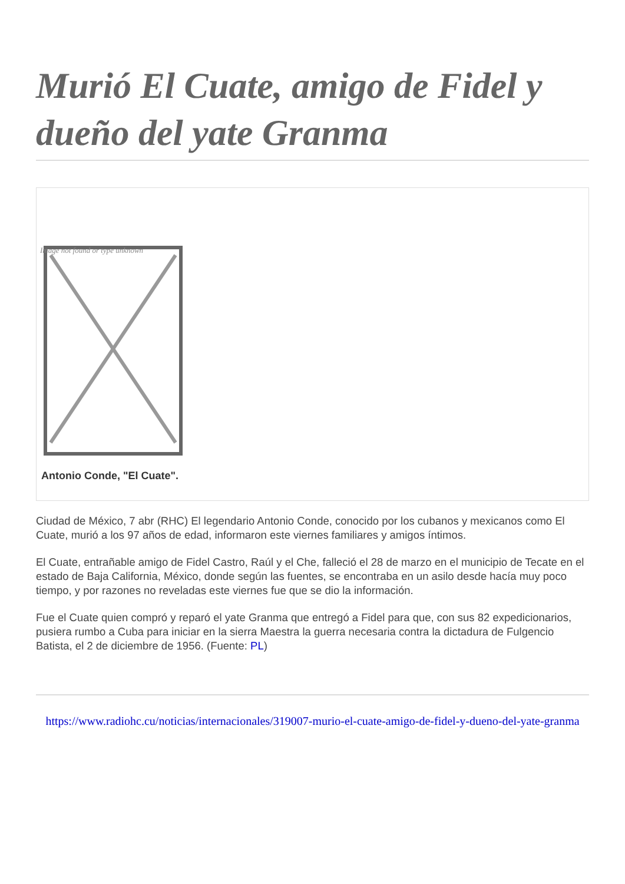Murió El Cuate, amigo de Fidel y dueño del yate Granma
Image not found or type unknown
Antonio Conde, "El Cuate".
Ciudad de México, 7 abr (RHC) El legendario Antonio Conde, conocido por los cubanos y mexicanos como El Cuate, murió a los 97 años de edad, informaron este viernes familiares y amigos íntimos.
El Cuate, entrañable amigo de Fidel Castro, Raúl y el Che, falleció el 28 de marzo en el municipio de Tecate en el estado de Baja California, México, donde según las fuentes, se encontraba en un asilo desde hacía muy poco tiempo, y por razones no reveladas este viernes fue que se dio la información.
Fue el Cuate quien compró y reparó el yate Granma que entregó a Fidel para que, con sus 82 expedicionarios, pusiera rumbo a Cuba para iniciar en la sierra Maestra la guerra necesaria contra la dictadura de Fulgencio Batista, el 2 de diciembre de 1956. (Fuente: PL)
https://www.radiohc.cu/noticias/internacionales/319007-murio-el-cuate-amigo-de-fidel-y-dueno-del-yate-granma